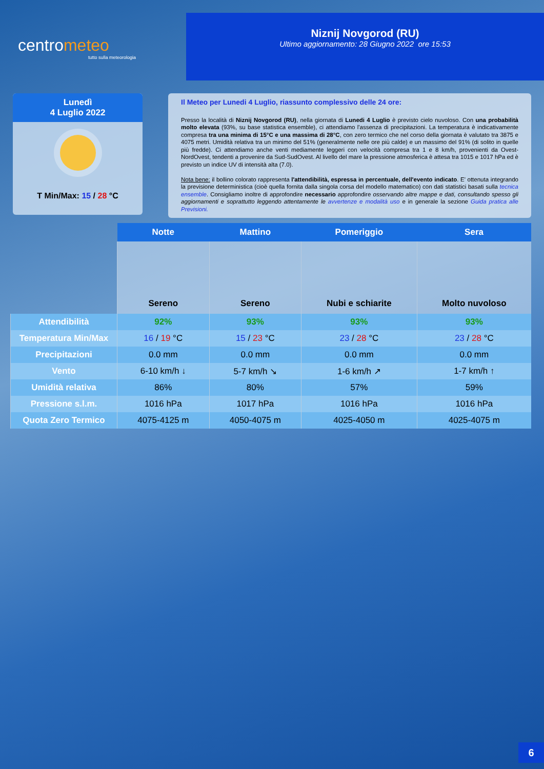centrometeo
tutto sulla meteorologia
Niznij Novgorod (RU)
Ultimo aggiornamento: 28 Giugno 2022 ore 15:53
Lunedì
4 Luglio 2022
T Min/Max: 15 / 28 °C
Il Meteo per Lunedi 4 Luglio, riassunto complessivo delle 24 ore:
Presso la località di Niznij Novgorod (RU), nella giornata di Lunedi 4 Luglio è previsto cielo nuvoloso. Con una probabilità molto elevata (93%, su base statistica ensemble), ci attendiamo l'assenza di precipitazioni. La temperatura è indicativamente compresa tra una minima di 15°C e una massima di 28°C, con zero termico che nel corso della giornata è valutato tra 3875 e 4075 metri. Umidità relativa tra un minimo del 51% (generalmente nelle ore più calde) e un massimo del 91% (di solito in quelle più fredde). Ci attendiamo anche venti mediamente leggeri con velocità compresa tra 1 e 8 km/h, provenienti da Ovest-NordOvest, tendenti a provenire da Sud-SudOvest. Al livello del mare la pressione atmosferica è attesa tra 1015 e 1017 hPa ed è previsto un indice UV di intensità alta (7.0).
Nota bene: il bollino colorato rappresenta l'attendibilità, espressa in percentuale, dell'evento indicato. E' ottenuta integrando la previsione deterministica (cioè quella fornita dalla singola corsa del modello matematico) con dati statistici basati sulla tecnica ensemble. Consigliamo inoltre di approfondire necessario approfondire osservando altre mappe e dati, consultando spesso gli aggiornamenti e soprattutto leggendo attentamente le avvertenze e modalità uso e in generale la sezione Guida pratica alle Previsioni.
| | Notte | Mattino | Pomeriggio | Sera |
| | Sereno | Sereno | Nubi e schiarite | Molto nuvoloso |
| Attendibilità | 92% | 93% | 93% | 93% |
| Temperatura Min/Max | 16 / 19 °C | 15 / 23 °C | 23 / 28 °C | 23 / 28 °C |
| Precipitazioni | 0.0 mm | 0.0 mm | 0.0 mm | 0.0 mm |
| Vento | 6-10 km/h ↓ | 5-7 km/h ↘ | 1-6 km/h ↗ | 1-7 km/h ↑ |
| Umidità relativa | 86% | 80% | 57% | 59% |
| Pressione s.l.m. | 1016 hPa | 1017 hPa | 1016 hPa | 1016 hPa |
| Quota Zero Termico | 4075-4125 m | 4050-4075 m | 4025-4050 m | 4025-4075 m |
6